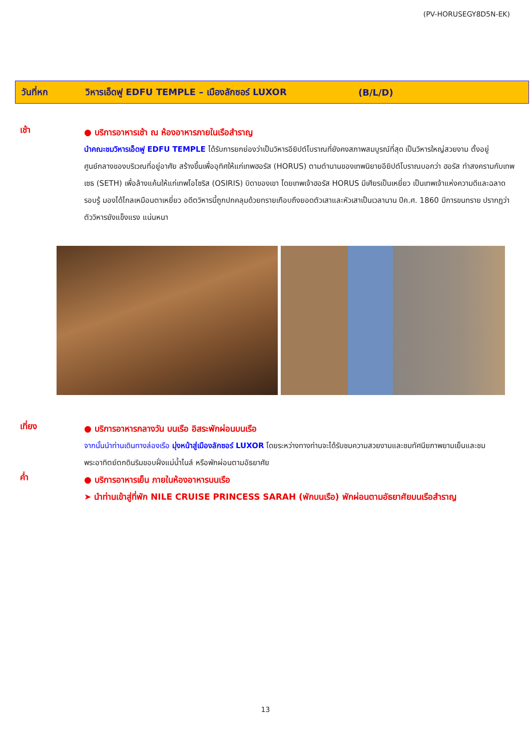(PV-HORUSEGY8D5N-EK)
วันที่หก วิหารเอ็ดฟู EDFU TEMPLE – เมืองลักซอร์ LUXOR (B/L/D)
เช้า
● บริการอาหารเช้า ณ ห้องอาหารภายในเรือสำราญ
นำคณะชมวิหารเอ็ดฟู EDFU TEMPLE ได้รับการยกย่องว่าเป็นวิหารอียิปต์โบราณที่ยังคงสภาพสมบูรณ์ที่สุด เป็นวิหารใหญ่สวยงาม ตั้งอยู่ศูนย์กลางของบริเวณที่อยู่อาศัย สร้างขึ้นเพื่ออุทิศให้แก่เทพฮอรัส (HORUS) ตามตำนานของเทพนิยายอียิปต์โบราณบอกว่า ฮอรัส ทำสงครามกับเทพเซธ (SETH) เพื่อล้างแค้นให้แก่เทพโอไซริส (OSIRIS) บิดาของเขา โดยเทพเจ้าฮอรัส HORUS มีเศียรเป็นเหยี่ยว เป็นเทพเจ้าแห่งความดีและฉลาดรอบรู้ มองได้ไกลเหมือนตาเหยี่ยว อดีตวิหารนี้ถูกปกคลุมด้วยทรายเกือบถึงยอดตัวเสาและหัวเสาเป็นเวลานาน ปีค.ศ. 1860 มีการขนทราย ปรากฏว่าตัววิหารยังแข็งแรง แน่นหนา
เที่ยง
● บริการอาหารกลางวัน บนเรือ อิสระพักผ่อนบนเรือ
จากนั้นนำท่านเดินทางล่องเรือ มุ่งหน้าสู่เมืองลักซอร์ LUXOR โดยระหว่างทางท่านจะได้รับชมความสวยงามและชมทัศนียภาพยามเย็นและชมพระอาทิตย์ตกดินริมขอบฝั่งแม่น้ำไนล์ หรือพักผ่อนตามอัธยาศัย
ค่ำ
● บริการอาหารเย็น ภายในห้องอาหารบนเรือ
➤ นำท่านเข้าสู่ที่พัก NILE CRUISE PRINCESS SARAH (พักบนเรือ) พักผ่อนตามอัธยาศัยบนเรือสำราญ
13